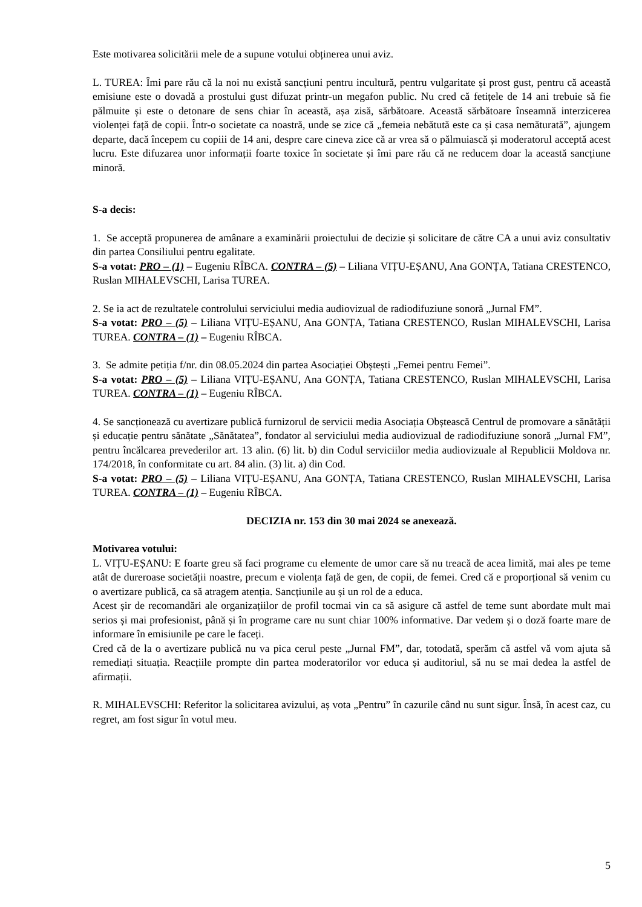Este motivarea solicitării mele de a supune votului obținerea unui aviz.
L. TUREA: Îmi pare rău că la noi nu există sancțiuni pentru incultură, pentru vulgaritate și prost gust, pentru că această emisiune este o dovadă a prostului gust difuzat printr-un megafon public. Nu cred că fetițele de 14 ani trebuie să fie pălmuite și este o detonare de sens chiar în această, așa zisă, sărbătoare. Această sărbătoare înseamnă interzicerea violenței față de copii. Într-o societate ca noastră, unde se zice că „femeia nebătută este ca și casa nemăturată”, ajungem departe, dacă începem cu copiii de 14 ani, despre care cineva zice că ar vrea să o pălmuiască și moderatorul acceptă acest lucru. Este difuzarea unor informații foarte toxice în societate și îmi pare rău că ne reducem doar la această sancțiune minoră.
S-a decis:
1. Se acceptă propunerea de amânare a examinării proiectului de decizie și solicitare de către CA a unui aviz consultativ din partea Consiliului pentru egalitate.
S-a votat: PRO – (1) – Eugeniu RÎBCA. CONTRA – (5) – Liliana VIȚU-EȘANU, Ana GONȚA, Tatiana CRESTENCO, Ruslan MIHALEVSCHI, Larisa TUREA.
2. Se ia act de rezultatele controlului serviciului media audiovizual de radiodifuziune sonoră „Jurnal FM”.
S-a votat: PRO – (5) – Liliana VIȚU-EȘANU, Ana GONȚA, Tatiana CRESTENCO, Ruslan MIHALEVSCHI, Larisa TUREA. CONTRA – (1) – Eugeniu RÎBCA.
3. Se admite petiția f/nr. din 08.05.2024 din partea Asociației Obștești „Femei pentru Femei”.
S-a votat: PRO – (5) – Liliana VIȚU-EȘANU, Ana GONȚA, Tatiana CRESTENCO, Ruslan MIHALEVSCHI, Larisa TUREA. CONTRA – (1) – Eugeniu RÎBCA.
4. Se sancționează cu avertizare publică furnizorul de servicii media Asociația Obștească Centrul de promovare a sănătății și educație pentru sănătate „Sănătatea”, fondator al serviciului media audiovizual de radiodifuziune sonoră „Jurnal FM”, pentru încălcarea prevederilor art. 13 alin. (6) lit. b) din Codul serviciilor media audiovizuale al Republicii Moldova nr. 174/2018, în conformitate cu art. 84 alin. (3) lit. a) din Cod.
S-a votat: PRO – (5) – Liliana VIȚU-EȘANU, Ana GONȚA, Tatiana CRESTENCO, Ruslan MIHALEVSCHI, Larisa TUREA. CONTRA – (1) – Eugeniu RÎBCA.
DECIZIA nr. 153 din 30 mai 2024 se anexează.
Motivarea votului:
L. VIȚU-EȘANU: E foarte greu să faci programe cu elemente de umor care să nu treacă de acea limită, mai ales pe teme atât de dureroase societății noastre, precum e violența față de gen, de copii, de femei. Cred că e proporțional să venim cu o avertizare publică, ca să atragem atenția. Sancțiunile au și un rol de a educa.
Acest șir de recomandări ale organizațiilor de profil tocmai vin ca să asigure că astfel de teme sunt abordate mult mai serios și mai profesionist, până și în programe care nu sunt chiar 100% informative. Dar vedem și o doză foarte mare de informare în emisiunile pe care le faceți.
Cred că de la o avertizare publică nu va pica cerul peste „Jurnal FM”, dar, totodată, sperăm că astfel vă vom ajuta să remediați situația. Reacțiile prompte din partea moderatorilor vor educa și auditoriul, să nu se mai dedea la astfel de afirmații.
R. MIHALEVSCHI: Referitor la solicitarea avizului, aș vota „Pentru” în cazurile când nu sunt sigur. Însă, în acest caz, cu regret, am fost sigur în votul meu.
5